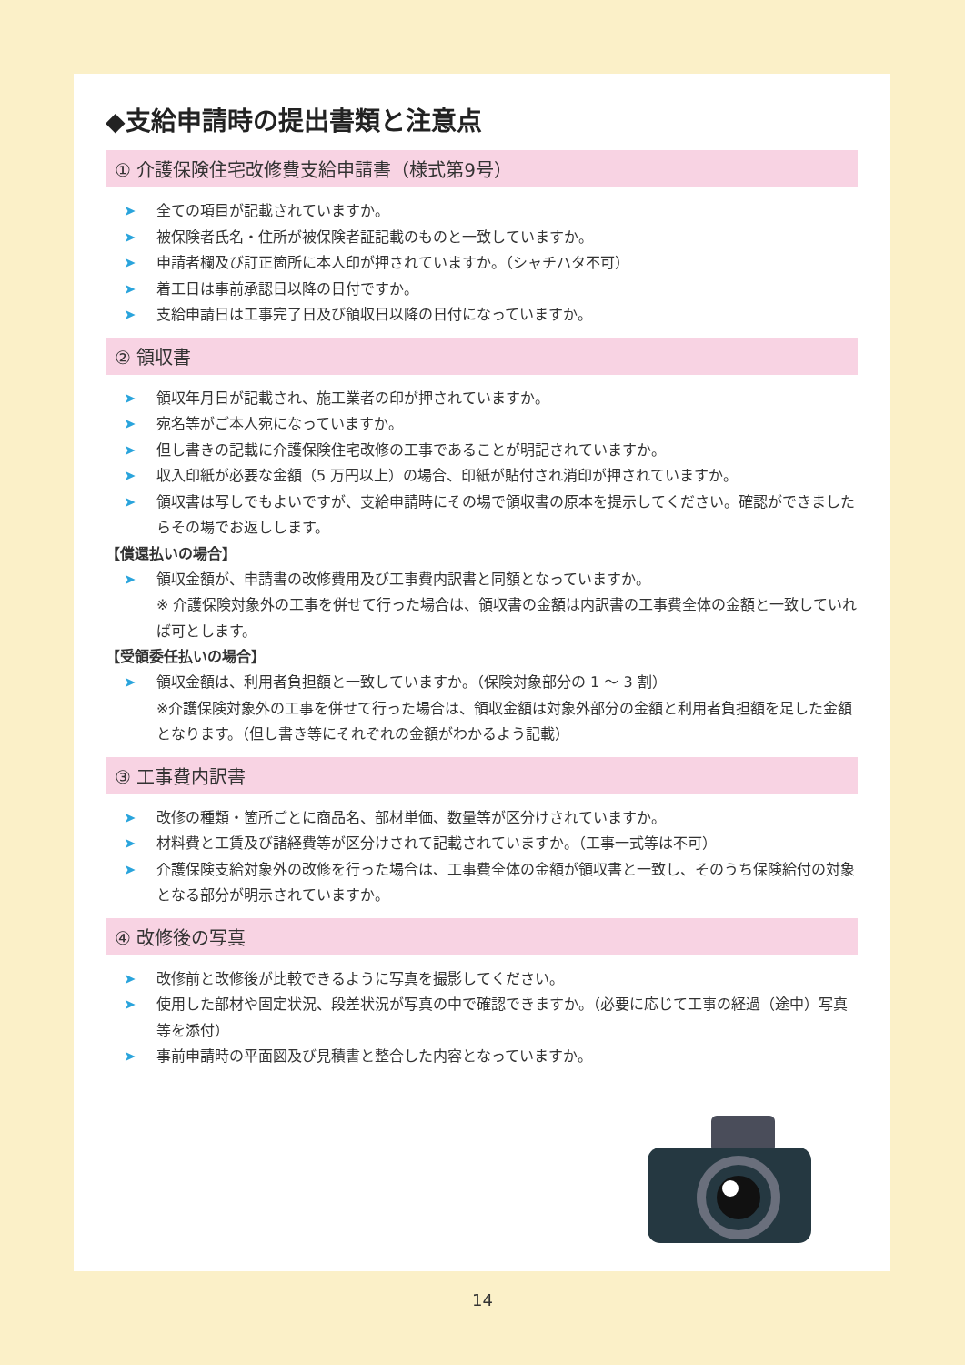◆支給申請時の提出書類と注意点
① 介護保険住宅改修費支給申請書（様式第9号）
➤ 全ての項目が記載されていますか。
➤ 被保険者氏名・住所が被保険者証記載のものと一致していますか。
➤ 申請者欄及び訂正箇所に本人印が押されていますか。（シャチハタ不可）
➤ 着工日は事前承認日以降の日付ですか。
➤ 支給申請日は工事完了日及び領収日以降の日付になっていますか。
② 領収書
➤ 領収年月日が記載され、施工業者の印が押されていますか。
➤ 宛名等がご本人宛になっていますか。
➤ 但し書きの記載に介護保険住宅改修の工事であることが明記されていますか。
➤ 収入印紙が必要な金額（5 万円以上）の場合、印紙が貼付され消印が押されていますか。
➤ 領収書は写しでもよいですが、支給申請時にその場で領収書の原本を提示してください。確認ができましたらその場でお返しします。
【償還払いの場合】
➤ 領収金額が、申請書の改修費用及び工事費内訳書と同額となっていますか。
※ 介護保険対象外の工事を併せて行った場合は、領収書の金額は内訳書の工事費全体の金額と一致していれば可とします。
【受領委任払いの場合】
➤ 領収金額は、利用者負担額と一致していますか。（保険対象部分の 1 ～ 3 割）
※介護保険対象外の工事を併せて行った場合は、領収金額は対象外部分の金額と利用者負担額を足した金額となります。（但し書き等にそれぞれの金額がわかるよう記載）
③ 工事費内訳書
➤ 改修の種類・箇所ごとに商品名、部材単価、数量等が区分けされていますか。
➤ 材料費と工賃及び諸経費等が区分けされて記載されていますか。（工事一式等は不可）
➤ 介護保険支給対象外の改修を行った場合は、工事費全体の金額が領収書と一致し、そのうち保険給付の対象となる部分が明示されていますか。
④ 改修後の写真
➤ 改修前と改修後が比較できるように写真を撮影してください。
➤ 使用した部材や固定状況、段差状況が写真の中で確認できますか。（必要に応じて工事の経過（途中）写真等を添付）
➤ 事前申請時の平面図及び見積書と整合した内容となっていますか。
14